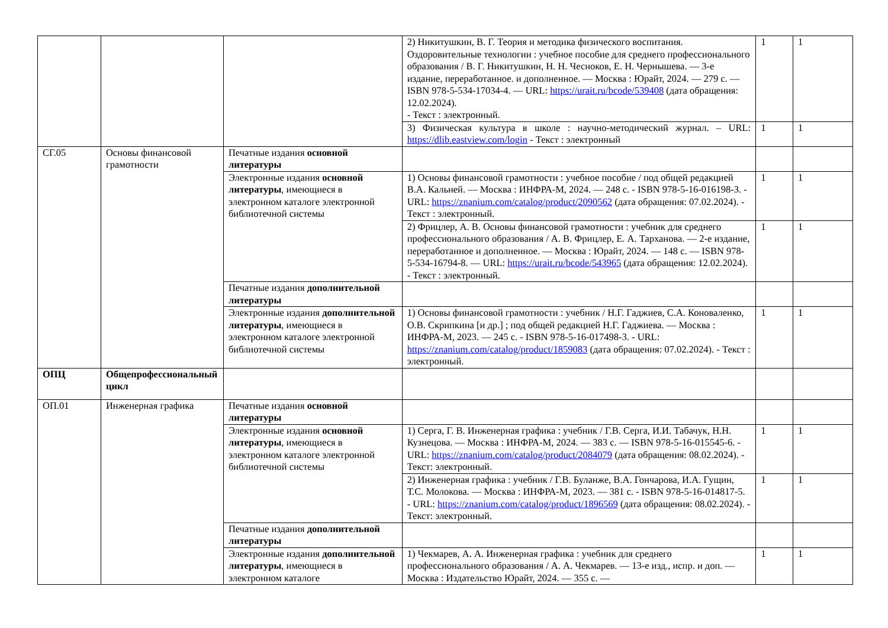| | | | 2) Никитушкин, В. Г. Теория и методика физического воспитания. Оздоровительные технологии : учебное пособие для среднего профессионального образования / В. Г. Никитушкин, Н. Н. Чесноков, Е. Н. Чернышева. — 3-е издание, переработанное. и дополненное. — Москва : Юрайт, 2024. — 279 с. — ISBN 978-5-534-17034-4. — URL: https://urait.ru/bcode/539408 (дата обращения: 12.02.2024). - Текст : электронный. | 1 | 1 |
| | | | 3) Физическая культура в школе : научно-методический журнал. – URL: https://dlib.eastview.com/login - Текст : электронный | 1 | 1 |
| СГ.05 | Основы финансовой грамотности | Печатные издания основной литературы | | | |
| | | Электронные издания основной литературы , имеющиеся в электронном каталоге электронной библиотечной системы | 1) Основы финансовой грамотности : учебное пособие / под общей редакцией В.А. Кальней. — Москва : ИНФРА-М, 2024. — 248 с. - ISBN 978-5-16-016198-3. - URL: https://znanium.com/catalog/product/2090562 (дата обращения: 07.02.2024). - Текст : электронный. | 1 | 1 |
| | | | 2) Фрицлер, А. В. Основы финансовой грамотности : учебник для среднего профессионального образования / А. В. Фрицлер, Е. А. Тарханова. — 2-е издание, переработанное и дополненное. — Москва : Юрайт, 2024. — 148 с. — ISBN 978-5-534-16794-8. — URL: https://urait.ru/bcode/543965 (дата обращения: 12.02.2024). - Текст : электронный. | 1 | 1 |
| | | Печатные издания дополнительной литературы | | | |
| | | Электронные издания дополнительной литературы , имеющиеся в электронном каталоге электронной библиотечной системы | 1) Основы финансовой грамотности : учебник / Н.Г. Гаджиев, С.А. Коноваленко, О.В. Скрипкина [и др.] ; под общей редакцией Н.Г. Гаджиева. — Москва : ИНФРА-М, 2023. — 245 с. - ISBN 978-5-16-017498-3. - URL: https://znanium.com/catalog/product/1859083 (дата обращения: 07.02.2024). - Текст : электронный. | 1 | 1 |
| ОПЦ | Общепрофессиональный цикл | | | | |
| ОП.01 | Инженерная графика | Печатные издания основной литературы | | | |
| | | Электронные издания основной литературы , имеющиеся в электронном каталоге электронной библиотечной системы | 1) Серга, Г. В. Инженерная графика : учебник / Г.В. Серга, И.И. Табачук, Н.Н. Кузнецова. — Москва : ИНФРА-М, 2024. — 383 с. — ISBN 978-5-16-015545-6. - URL: https://znanium.com/catalog/product/2084079 (дата обращения: 08.02.2024). - Текст: электронный. | 1 | 1 |
| | | | 2) Инженерная графика : учебник / Г.В. Буланже, В.А. Гончарова, И.А. Гущин, Т.С. Молокова. — Москва : ИНФРА-М, 2023. — 381 с. - ISBN 978-5-16-014817-5. - URL: https://znanium.com/catalog/product/1896569 (дата обращения: 08.02.2024). - Текст: электронный. | 1 | 1 |
| | | Печатные издания дополнительной литературы | | | |
| | | Электронные издания дополнительной литературы , имеющиеся в электронном каталоге | 1) Чекмарев, А. А. Инженерная графика : учебник для среднего профессионального образования / А. А. Чекмарев. — 13-е изд., испр. и доп. — Москва : Издательство Юрайт, 2024. — 355 с. — | 1 | 1 |